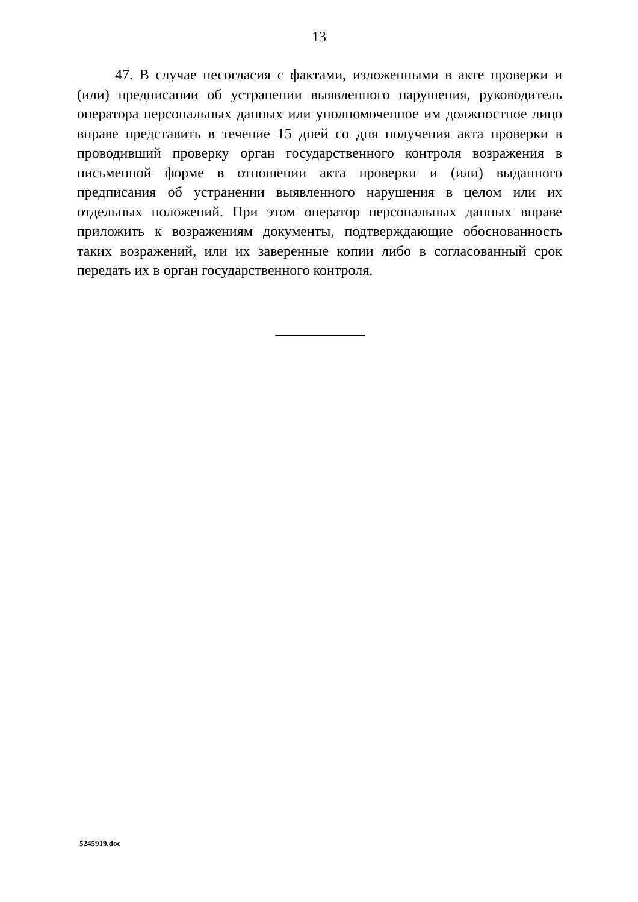13
47. В случае несогласия с фактами, изложенными в акте проверки и (или) предписании об устранении выявленного нарушения, руководитель оператора персональных данных или уполномоченное им должностное лицо вправе представить в течение 15 дней со дня получения акта проверки в проводивший проверку орган государственного контроля возражения в письменной форме в отношении акта проверки и (или) выданного предписания об устранении выявленного нарушения в целом или их отдельных положений. При этом оператор персональных данных вправе приложить к возражениям документы, подтверждающие обоснованность таких возражений, или их заверенные копии либо в согласованный срок передать их в орган государственного контроля.
5245919.doc